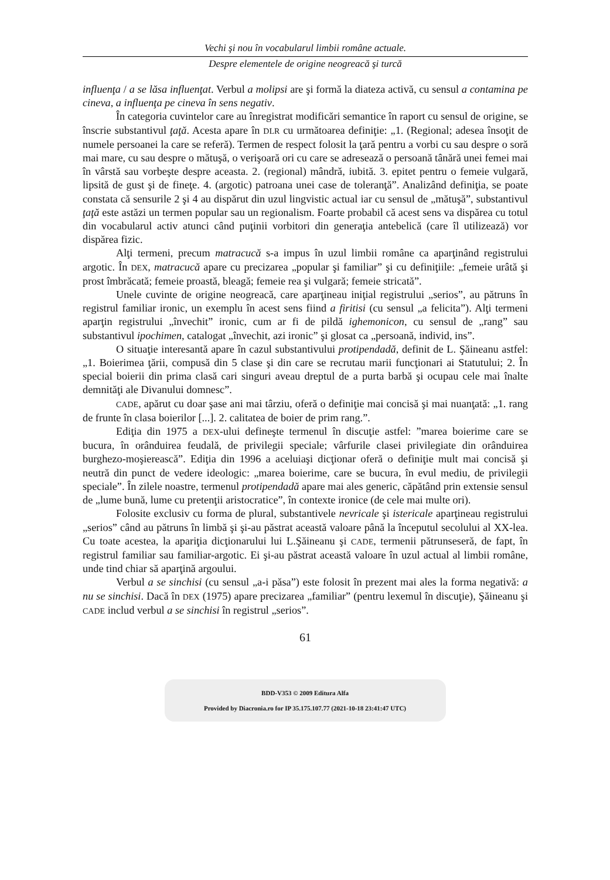Vechi şi nou în vocabularul limbii române actuale.
Despre elementele de origine neogreacă şi turcă
influenţa / a se lăsa influenţat. Verbul a molipsi are şi formă la diateza activă, cu sensul a contamina pe cineva, a influenţa pe cineva în sens negativ.
În categoria cuvintelor care au înregistrat modificări semantice în raport cu sensul de origine, se înscrie substantivul ţaţă. Acesta apare în DLR cu următoarea definiţie: „1. (Regional; adesea însoţit de numele persoanei la care se referă). Termen de respect folosit la ţară pentru a vorbi cu sau despre o soră mai mare, cu sau despre o mătuşă, o verişoară ori cu care se adresează o persoană tânără unei femei mai în vârstă sau vorbeşte despre aceasta. 2. (regional) mândră, iubită. 3. epitet pentru o femeie vulgară, lipsită de gust şi de fineţe. 4. (argotic) patroana unei case de toleranţă”. Analizând definiţia, se poate constata că sensurile 2 şi 4 au dispărut din uzul lingvistic actual iar cu sensul de „mătuşă”, substantivul ţaţă este astăzi un termen popular sau un regionalism. Foarte probabil că acest sens va dispărea cu totul din vocabularul activ atunci când puţinii vorbitori din generaţia antebelică (care îl utilizează) vor dispărea fizic.
Alţi termeni, precum matracucă s-a impus în uzul limbii române ca aparţinând registrului argotic. În DEX, matracucă apare cu precizarea „popular şi familiar” şi cu definiţiile: „femeie urâtă şi prost îmbrăcată; femeie proastă, bleagă; femeie rea şi vulgară; femeie stricată”.
Unele cuvinte de origine neogreacă, care aparţineau iniţial registrului „serios”, au pătruns în registrul familiar ironic, un exemplu în acest sens fiind a firitisi (cu sensul „a felicita”). Alţi termeni aparţin registrului „învechit” ironic, cum ar fi de pildă ighemonicon, cu sensul de „rang” sau substantivul ipochimen, catalogat „învechit, azi ironic” şi glosat ca „persoană, individ, ins”.
O situaţie interesantă apare în cazul substantivului protipendadă, definit de L. Şăineanu astfel: „1. Boierimea ţării, compusă din 5 clase şi din care se recrutau marii funcţionari ai Statutului; 2. În special boierii din prima clasă cari singuri aveau dreptul de a purta barbă şi ocupau cele mai înalte demnităţi ale Divanului domnesc”.
CADE, apărut cu doar şase ani mai târziu, oferă o definiţie mai concisă şi mai nuanţată: „1. rang de frunte în clasa boierilor [...]. 2. calitatea de boier de prim rang.”.
Ediţia din 1975 a DEX-ului defineşte termenul în discuţie astfel: ”marea boierime care se bucura, în orânduirea feudală, de privilegii speciale; vârfurile clasei privilegiate din orânduirea burghezo-moşierească”. Ediţia din 1996 a aceluiaşi dicţionar oferă o definiţie mult mai concisă şi neutră din punct de vedere ideologic: „marea boierime, care se bucura, în evul mediu, de privilegii speciale”. În zilele noastre, termenul protipendadă apare mai ales generic, căpătând prin extensie sensul de „lume bună, lume cu pretenţii aristocratice”, în contexte ironice (de cele mai multe ori).
Folosite exclusiv cu forma de plural, substantivele nevricale şi istericale aparţineau registrului „serios” când au pătruns în limbă şi şi-au păstrat această valoare până la începutul secolului al XX-lea. Cu toate acestea, la apariţia dicţionarului lui L.Şăineanu şi CADE, termenii pătrunseseră, de fapt, în registrul familiar sau familiar-argotic. Ei şi-au păstrat această valoare în uzul actual al limbii române, unde tind chiar să aparţină argoului.
Verbul a se sinchisi (cu sensul „a-i păsa”) este folosit în prezent mai ales la forma negativă: a nu se sinchisi. Dacă în DEX (1975) apare precizarea „familiar” (pentru lexemul în discuţie), Şăineanu şi CADE includ verbul a se sinchisi în registrul „serios”.
61
BDD-V353 © 2009 Editura Alfa
Provided by Diacronia.ro for IP 35.175.107.77 (2021-10-18 23:41:47 UTC)